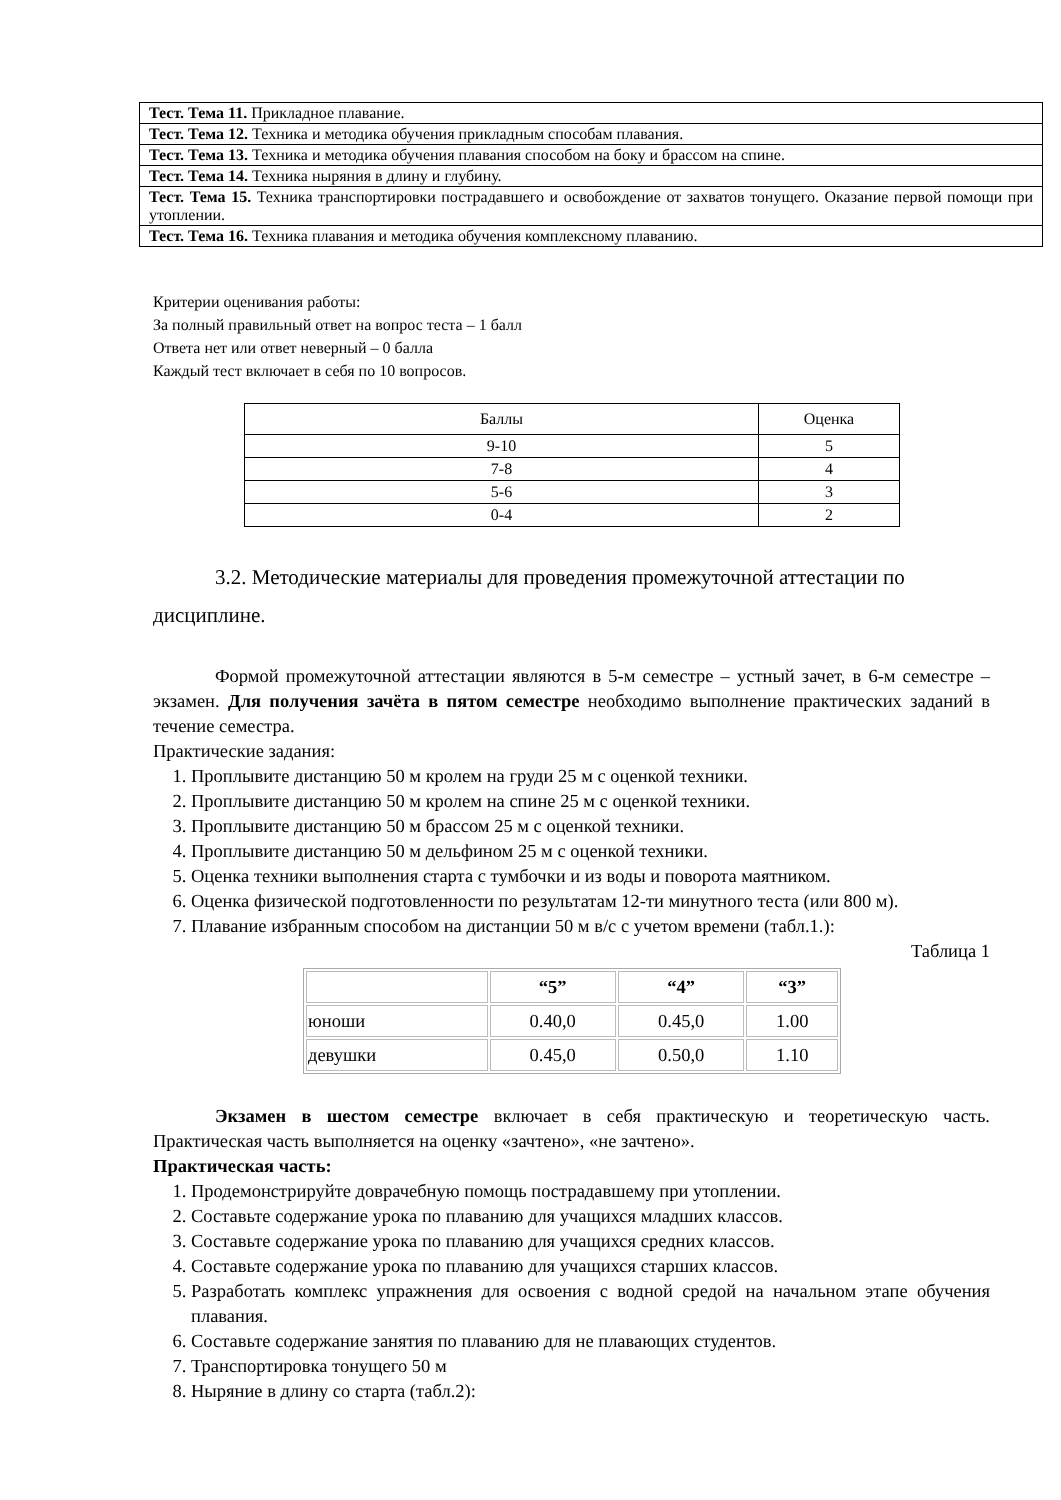| Тест. Тема 11. Прикладное плавание. |
| Тест. Тема 12. Техника и методика обучения прикладным способам плавания. |
| Тест. Тема 13. Техника и методика обучения плавания способом на боку и брассом на спине. |
| Тест. Тема 14. Техника ныряния в длину и глубину. |
| Тест. Тема 15. Техника транспортировки пострадавшего и освобождение от захватов тонущего. Оказание первой помощи при утоплении. |
| Тест. Тема 16. Техника плавания и методика обучения комплексному плаванию. |
Критерии оценивания работы:
За полный правильный ответ на вопрос теста – 1 балл
Ответа нет или ответ неверный – 0 балла
Каждый тест включает в себя по 10 вопросов.
| Баллы | Оценка |
| 9-10 | 5 |
| 7-8 | 4 |
| 5-6 | 3 |
| 0-4 | 2 |
3.2. Методические материалы для проведения промежуточной аттестации по дисциплине.
Формой промежуточной аттестации являются в 5-м семестре – устный зачет, в 6-м семестре – экзамен. Для получения зачёта в пятом семестре необходимо выполнение практических заданий в течение семестра.
Практические задания:
1. Проплывите дистанцию 50 м кролем на груди 25 м с оценкой техники.
2. Проплывите дистанцию 50 м кролем на спине 25 м с оценкой техники.
3. Проплывите дистанцию 50 м брассом 25 м с оценкой техники.
4. Проплывите дистанцию 50 м дельфином 25 м с оценкой техники.
5. Оценка техники выполнения старта с тумбочки и из воды и поворота маятником.
6. Оценка физической подготовленности по результатам 12-ти минутного теста (или 800 м).
7. Плавание избранным способом на дистанции 50 м в/с с учетом времени (табл.1.):
Таблица 1
| | “5” | “4” | “3” |
| юноши | 0.40,0 | 0.45,0 | 1.00 |
| девушки | 0.45,0 | 0.50,0 | 1.10 |
Экзамен в шестом семестре включает в себя практическую и теоретическую часть. Практическая часть выполняется на оценку «зачтено», «не зачтено».
Практическая часть:
1. Продемонстрируйте доврачебную помощь пострадавшему при утоплении.
2. Составьте содержание урока по плаванию для учащихся младших классов.
3. Составьте содержание урока по плаванию для учащихся средних классов.
4. Составьте содержание урока по плаванию для учащихся старших классов.
5. Разработать комплекс упражнения для освоения с водной средой на начальном этапе обучения плавания.
6. Составьте содержание занятия по плаванию для не плавающих студентов.
7. Транспортировка тонущего 50 м
8. Ныряние в длину со старта (табл.2):